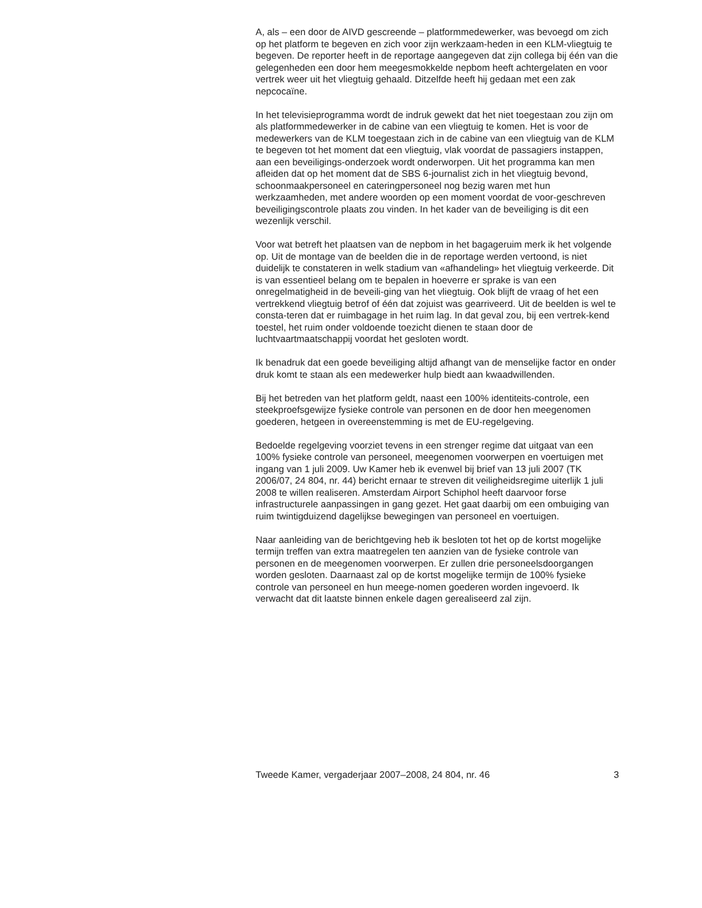A, als – een door de AIVD gescreende – platformmedewerker, was bevoegd om zich op het platform te begeven en zich voor zijn werkzaam-heden in een KLM-vliegtuig te begeven. De reporter heeft in de reportage aangegeven dat zijn collega bij één van die gelegenheden een door hem meegesmokkelde nepbom heeft achtergelaten en voor vertrek weer uit het vliegtuig gehaald. Ditzelfde heeft hij gedaan met een zak nepcocaïne.
In het televisieprogramma wordt de indruk gewekt dat het niet toegestaan zou zijn om als platformmedewerker in de cabine van een vliegtuig te komen. Het is voor de medewerkers van de KLM toegestaan zich in de cabine van een vliegtuig van de KLM te begeven tot het moment dat een vliegtuig, vlak voordat de passagiers instappen, aan een beveiligings-onderzoek wordt onderworpen. Uit het programma kan men afleiden dat op het moment dat de SBS 6-journalist zich in het vliegtuig bevond, schoonmaakpersoneel en cateringpersoneel nog bezig waren met hun werkzaamheden, met andere woorden op een moment voordat de voor-geschreven beveiligingscontrole plaats zou vinden. In het kader van de beveiliging is dit een wezenlijk verschil.
Voor wat betreft het plaatsen van de nepbom in het bagageruim merk ik het volgende op. Uit de montage van de beelden die in de reportage werden vertoond, is niet duidelijk te constateren in welk stadium van «afhandeling» het vliegtuig verkeerde. Dit is van essentieel belang om te bepalen in hoeverre er sprake is van een onregelmatigheid in de beveili-ging van het vliegtuig. Ook blijft de vraag of het een vertrekkend vliegtuig betrof of één dat zojuist was gearriveerd. Uit de beelden is wel te consta-teren dat er ruimbagage in het ruim lag. In dat geval zou, bij een vertrek-kend toestel, het ruim onder voldoende toezicht dienen te staan door de luchtvaartmaatschappij voordat het gesloten wordt.
Ik benadruk dat een goede beveiliging altijd afhangt van de menselijke factor en onder druk komt te staan als een medewerker hulp biedt aan kwaadwillenden.
Bij het betreden van het platform geldt, naast een 100% identiteits-controle, een steekproefsgewijze fysieke controle van personen en de door hen meegenomen goederen, hetgeen in overeenstemming is met de EU-regelgeving.
Bedoelde regelgeving voorziet tevens in een strenger regime dat uitgaat van een 100% fysieke controle van personeel, meegenomen voorwerpen en voertuigen met ingang van 1 juli 2009. Uw Kamer heb ik evenwel bij brief van 13 juli 2007 (TK 2006/07, 24 804, nr. 44) bericht ernaar te streven dit veiligheidsregime uiterlijk 1 juli 2008 te willen realiseren. Amsterdam Airport Schiphol heeft daarvoor forse infrastructurele aanpassingen in gang gezet. Het gaat daarbij om een ombuiging van ruim twintigduizend dagelijkse bewegingen van personeel en voertuigen.
Naar aanleiding van de berichtgeving heb ik besloten tot het op de kortst mogelijke termijn treffen van extra maatregelen ten aanzien van de fysieke controle van personen en de meegenomen voorwerpen. Er zullen drie personeelsdoorgangen worden gesloten. Daarnaast zal op de kortst mogelijke termijn de 100% fysieke controle van personeel en hun meege-nomen goederen worden ingevoerd. Ik verwacht dat dit laatste binnen enkele dagen gerealiseerd zal zijn.
Tweede Kamer, vergaderjaar 2007–2008, 24 804, nr. 46 3